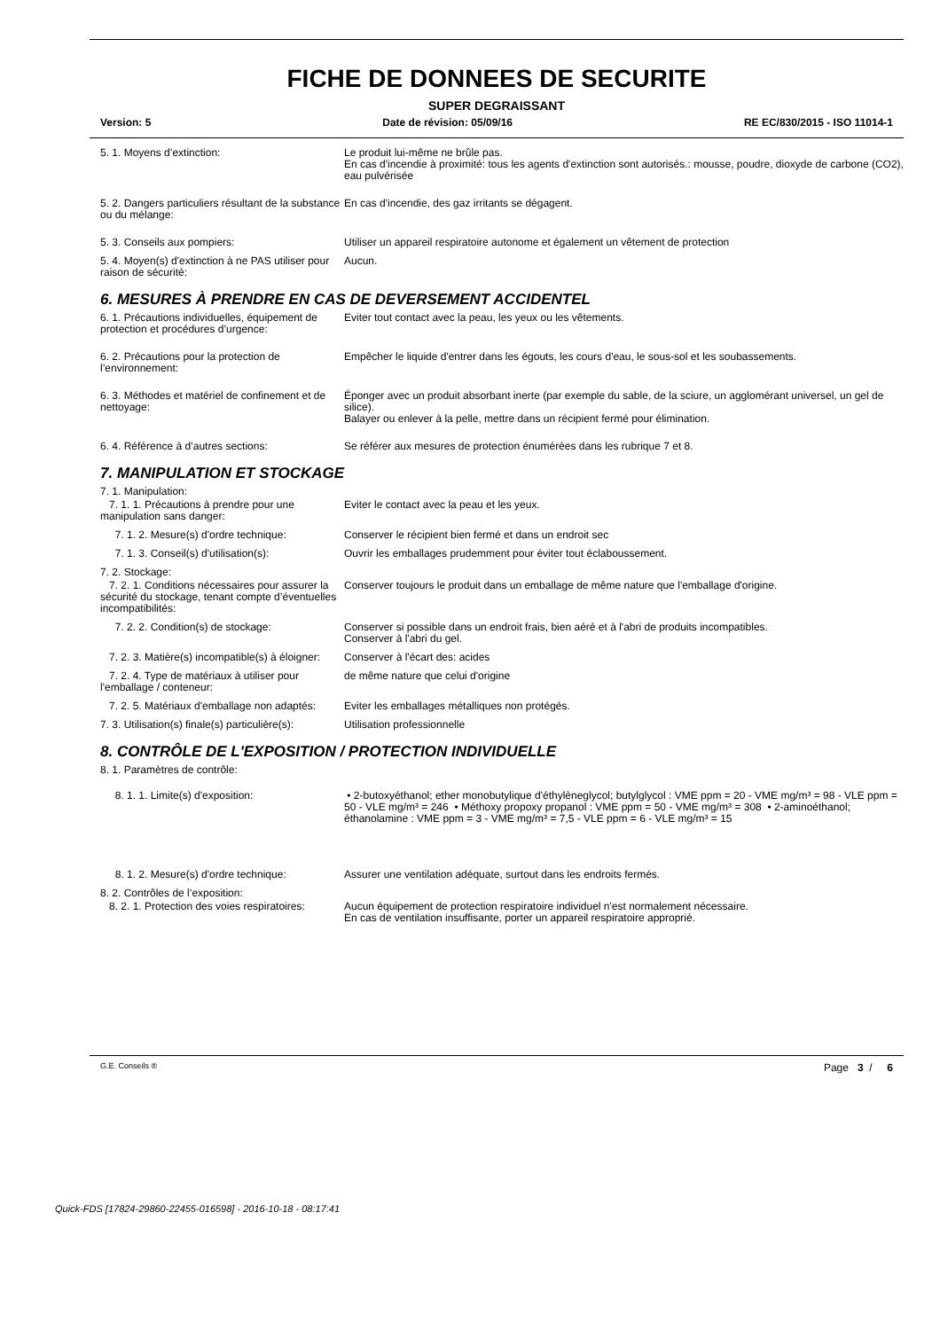FICHE DE DONNEES DE SECURITE
SUPER DEGRAISSANT
Version: 5 Date de révision: 05/09/16 RE EC/830/2015 - ISO 11014-1
5. 1. Moyens d’extinction: Le produit lui-même ne brûle pas.
En cas d'incendie à proximité: tous les agents d'extinction sont autorisés.: mousse, poudre, dioxyde de carbone (CO2), eau pulvérisée
5. 2. Dangers particuliers résultant de la substance ou du mélange:
En cas d'incendie, des gaz irritants se dégagent.
5. 3. Conseils aux pompiers: Utiliser un appareil respiratoire autonome et également un vêtement de protection
5. 4. Moyen(s) d'extinction à ne PAS utiliser pour raison de sécurité:
Aucun.
6. MESURES À PRENDRE EN CAS DE DEVERSEMENT ACCIDENTEL
6. 1. Précautions individuelles, équipement de protection et procédures d’urgence:
Eviter tout contact avec la peau, les yeux ou les vêtements.
6. 2. Précautions pour la protection de l’environnement:
Empêcher le liquide d'entrer dans les égouts, les cours d'eau, le sous-sol et les soubassements.
6. 3. Méthodes et matériel de confinement et de nettoyage:
Éponger avec un produit absorbant inerte (par exemple du sable, de la sciure, un agglomérant universel, un gel de silice).
Balayer ou enlever à la pelle, mettre dans un récipient fermé pour élimination.
6. 4. Référence à d’autres sections: Se référer aux mesures de protection énumérées dans les rubrique 7 et 8.
7. MANIPULATION ET STOCKAGE
7. 1. Manipulation:
7. 1. 1. Précautions à prendre pour une manipulation sans danger:
Eviter le contact avec la peau et les yeux.
7. 1. 2. Mesure(s) d'ordre technique: Conserver le récipient bien fermé et dans un endroit sec
7. 1. 3. Conseil(s) d'utilisation(s): Ouvrir les emballages prudemment pour éviter tout éclaboussement.
7. 2. Stockage:
7. 2. 1. Conditions nécessaires pour assurer la sécurité du stockage, tenant compte d’éventuelles incompatibilités:
Conserver toujours le produit dans un emballage de même nature que l'emballage d'origine.
7. 2. 2. Condition(s) de stockage: Conserver si possible dans un endroit frais, bien aéré et à l'abri de produits incompatibles.
Conserver à l'abri du gel.
7. 2. 3. Matière(s) incompatible(s) à éloigner:
Conserver à l'écart des: acides
7. 2. 4. Type de matériaux à utiliser pour l'emballage / conteneur:
de même nature que celui d'origine
7. 2. 5. Matériaux d'emballage non adaptés:
Eviter les emballages métalliques non protégés.
7. 3. Utilisation(s) finale(s) particulière(s):
Utilisation professionnelle
8. CONTRÔLE DE L'EXPOSITION / PROTECTION INDIVIDUELLE
8. 1. Paramètres de contrôle:
8. 1. 1. Limite(s) d'exposition: • 2-butoxyéthanol; ether monobutylique d'éthylèneglycol; butylglycol : VME ppm = 20 - VME mg/m³ = 98 - VLE ppm = 50 - VLE mg/m³ = 246 • Méthoxy propoxy propanol : VME ppm = 50 - VME mg/m³ = 308 • 2-aminoéthanol; éthanolamine : VME ppm = 3 - VME mg/m³ = 7,5 - VLE ppm = 6 - VLE mg/m³ = 15
8. 1. 2. Mesure(s) d'ordre technique: Assurer une ventilation adéquate, surtout dans les endroits fermés.
8. 2. Contrôles de l’exposition:
8. 2. 1. Protection des voies respiratoires:
Aucun équipement de protection respiratoire individuel n'est normalement nécessaire.
En cas de ventilation insuffisante, porter un appareil respiratoire approprié.
G.E. Conseils ® Page 3 / 6
Quick-FDS [17824-29860-22455-016598] - 2016-10-18 - 08:17:41